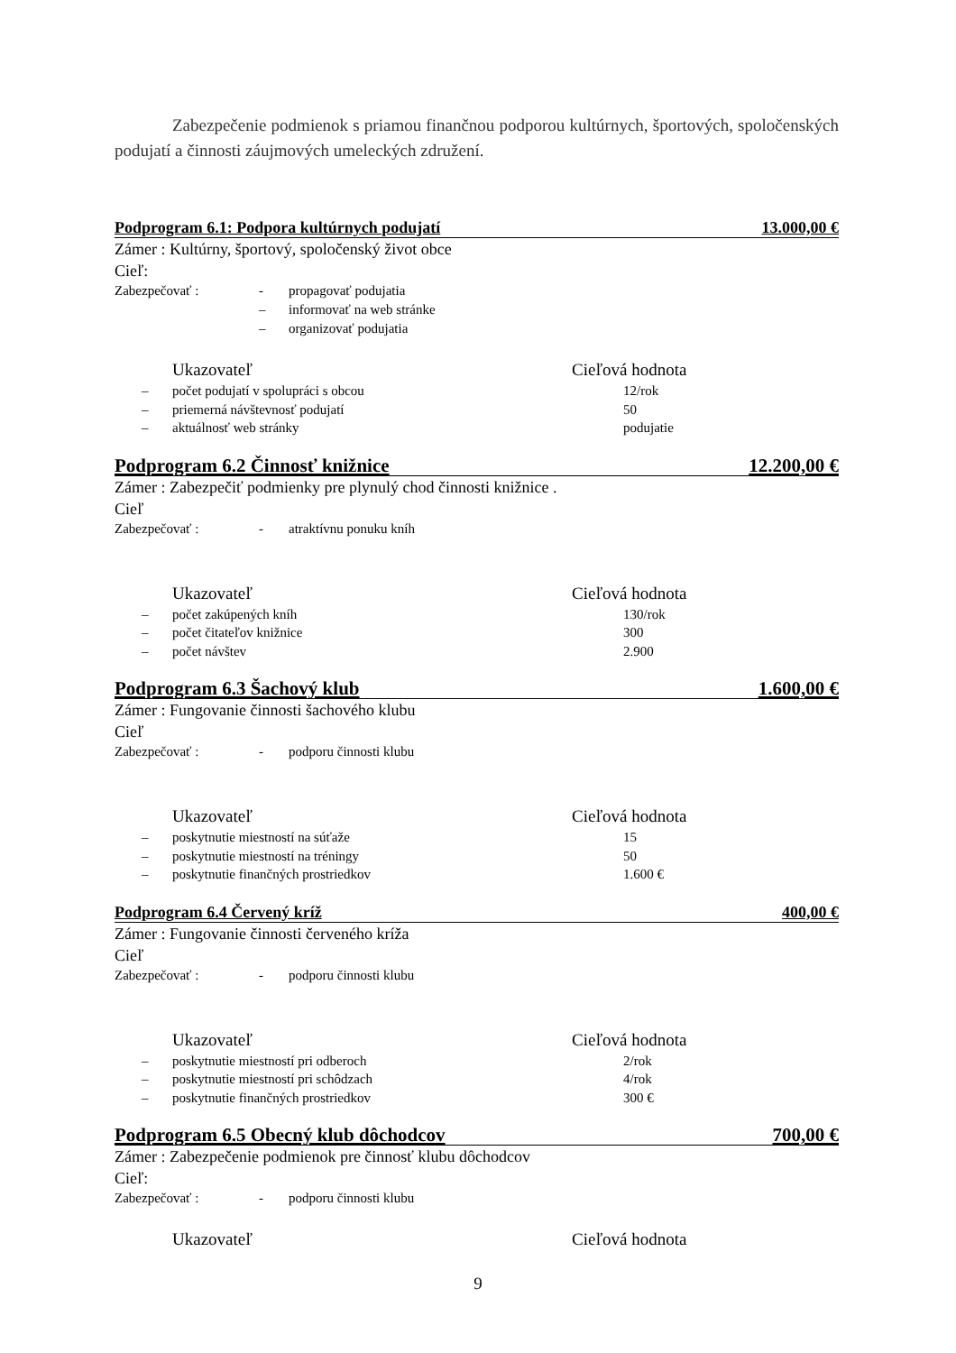Zabezpečenie podmienok s priamou finančnou podporou kultúrnych, športových, spoločenských podujatí a činnosti záujmových umeleckých združení.
Podprogram 6.1: Podpora kultúrnych podujatí 13.000,00 €
Zámer : Kultúrny, športový, spoločenský život obce
Cieľ:
Zabezpečovať : - propagovať podujatia
– informovať na web stránke
– organizovať podujatia
Ukazovateľ Cieľová hodnota
– počet podujatí v spolupráci s obcou 12/rok
– priemerná návštevnosť podujatí 50
– aktuálnosť web stránky podujatie
Podprogram 6.2 Činnosť knižnice 12.200,00 €
Zámer : Zabezpečiť podmienky pre plynulý chod činnosti knižnice .
Cieľ
Zabezpečovať : - atraktívnu ponuku kníh
Ukazovateľ Cieľová hodnota
– počet zakúpených kníh 130/rok
– počet čitateľov knižnice 300
– počet návštev 2.900
Podprogram 6.3 Šachový klub 1.600,00 €
Zámer : Fungovanie činnosti šachového klubu
Cieľ
Zabezpečovať : - podporu činnosti klubu
Ukazovateľ Cieľová hodnota
– poskytnutie miestností na súťaže 15
– poskytnutie miestností na tréningy 50
– poskytnutie finančných prostriedkov 1.600 €
Podprogram 6.4 Červený kríž 400,00 €
Zámer : Fungovanie činnosti červeného kríža
Cieľ
Zabezpečovať : - podporu činnosti klubu
Ukazovateľ Cieľová hodnota
– poskytnutie miestností pri odberoch 2/rok
– poskytnutie miestností pri schôdzach 4/rok
– poskytnutie finančných prostriedkov 300 €
Podprogram 6.5 Obecný klub dôchodcov 700,00 €
Zámer : Zabezpečenie podmienok pre činnosť klubu dôchodcov
Cieľ:
Zabezpečovať : - podporu činnosti klubu
Ukazovateľ Cieľová hodnota
9